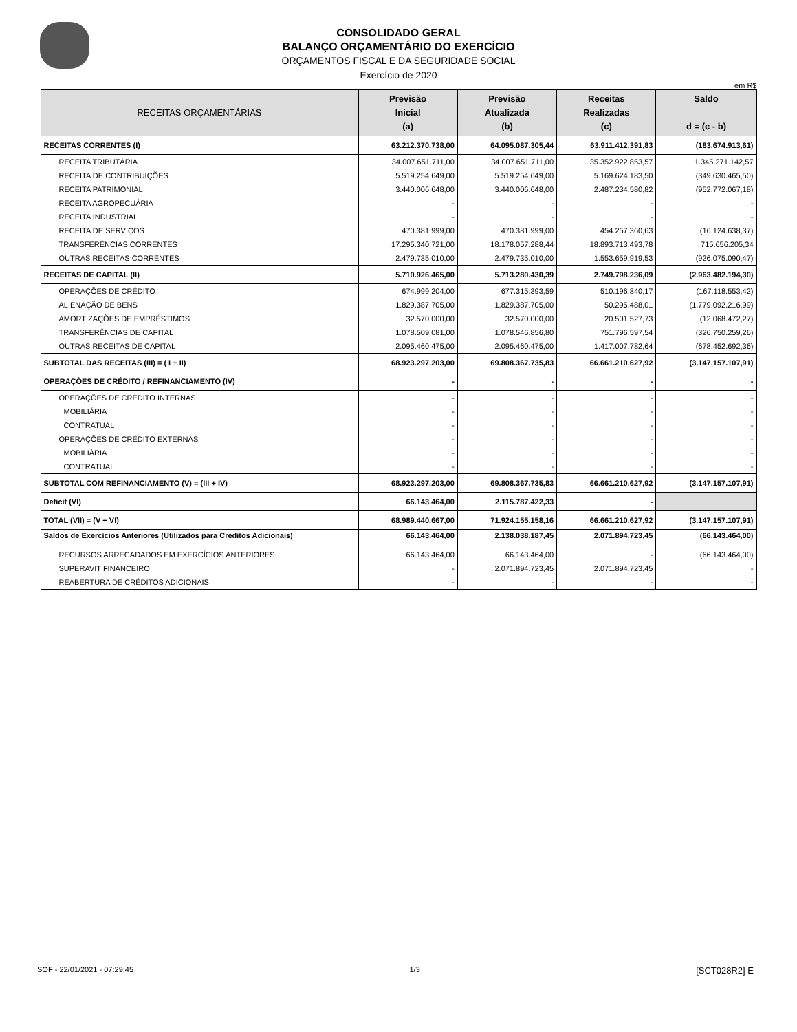CONSOLIDADO GERAL
BALANÇO ORÇAMENTÁRIO DO EXERCÍCIO
ORÇAMENTOS FISCAL E DA SEGURIDADE SOCIAL
Exercício de 2020
em R$
| RECEITAS ORÇAMENTÁRIAS | Previsão Inicial (a) | Previsão Atualizada (b) | Receitas Realizadas (c) | Saldo d = (c - b) |
| --- | --- | --- | --- | --- |
| RECEITAS CORRENTES (I) | 63.212.370.738,00 | 64.095.087.305,44 | 63.911.412.391,83 | (183.674.913,61) |
| RECEITA TRIBUTÁRIA | 34.007.651.711,00 | 34.007.651.711,00 | 35.352.922.853,57 | 1.345.271.142,57 |
| RECEITA DE CONTRIBUIÇÕES | 5.519.254.649,00 | 5.519.254.649,00 | 5.169.624.183,50 | (349.630.465,50) |
| RECEITA PATRIMONIAL | 3.440.006.648,00 | 3.440.006.648,00 | 2.487.234.580,82 | (952.772.067,18) |
| RECEITA AGROPECUÁRIA | - | - | - | - |
| RECEITA INDUSTRIAL | - | - | - | - |
| RECEITA DE SERVIÇOS | 470.381.999,00 | 470.381.999,00 | 454.257.360,63 | (16.124.638,37) |
| TRANSFERÊNCIAS CORRENTES | 17.295.340.721,00 | 18.178.057.288,44 | 18.893.713.493,78 | 715.656.205,34 |
| OUTRAS RECEITAS CORRENTES | 2.479.735.010,00 | 2.479.735.010,00 | 1.553.659.919,53 | (926.075.090,47) |
| RECEITAS DE CAPITAL (II) | 5.710.926.465,00 | 5.713.280.430,39 | 2.749.798.236,09 | (2.963.482.194,30) |
| OPERAÇÕES DE CRÉDITO | 674.999.204,00 | 677.315.393,59 | 510.196.840,17 | (167.118.553,42) |
| ALIENAÇÃO DE BENS | 1.829.387.705,00 | 1.829.387.705,00 | 50.295.488,01 | (1.779.092.216,99) |
| AMORTIZAÇÕES DE EMPRÉSTIMOS | 32.570.000,00 | 32.570.000,00 | 20.501.527,73 | (12.068.472,27) |
| TRANSFERÊNCIAS DE CAPITAL | 1.078.509.081,00 | 1.078.546.856,80 | 751.796.597,54 | (326.750.259,26) |
| OUTRAS RECEITAS DE CAPITAL | 2.095.460.475,00 | 2.095.460.475,00 | 1.417.007.782,64 | (678.452.692,36) |
| SUBTOTAL DAS RECEITAS (III) = ( I + II) | 68.923.297.203,00 | 69.808.367.735,83 | 66.661.210.627,92 | (3.147.157.107,91) |
| OPERAÇÕES DE CRÉDITO / REFINANCIAMENTO (IV) | - | - | - | - |
| OPERAÇÕES DE CRÉDITO INTERNAS | - | - | - | - |
| MOBILIÁRIA | - | - | - | - |
| CONTRATUAL | - | - | - | - |
| OPERAÇÕES DE CRÉDITO EXTERNAS | - | - | - | - |
| MOBILIÁRIA | - | - | - | - |
| CONTRATUAL | - | - | - | - |
| SUBTOTAL COM REFINANCIAMENTO (V) = (III + IV) | 68.923.297.203,00 | 69.808.367.735,83 | 66.661.210.627,92 | (3.147.157.107,91) |
| Deficit (VI) | 66.143.464,00 | 2.115.787.422,33 | - | |
| TOTAL (VII) = (V + VI) | 68.989.440.667,00 | 71.924.155.158,16 | 66.661.210.627,92 | (3.147.157.107,91) |
| Saldos de Exercícios Anteriores (Utilizados para Créditos Adicionais) | 66.143.464,00 | 2.138.038.187,45 | 2.071.894.723,45 | (66.143.464,00) |
| RECURSOS ARRECADADOS EM EXERCÍCIOS ANTERIORES | 66.143.464,00 | 66.143.464,00 | - | (66.143.464,00) |
| SUPERAVIT FINANCEIRO | - | 2.071.894.723,45 | 2.071.894.723,45 | - |
| REABERTURA DE CRÉDITOS ADICIONAIS | - | - | - | - |
SOF - 22/01/2021 - 07:29:45 1/3 [SCT028R2] E